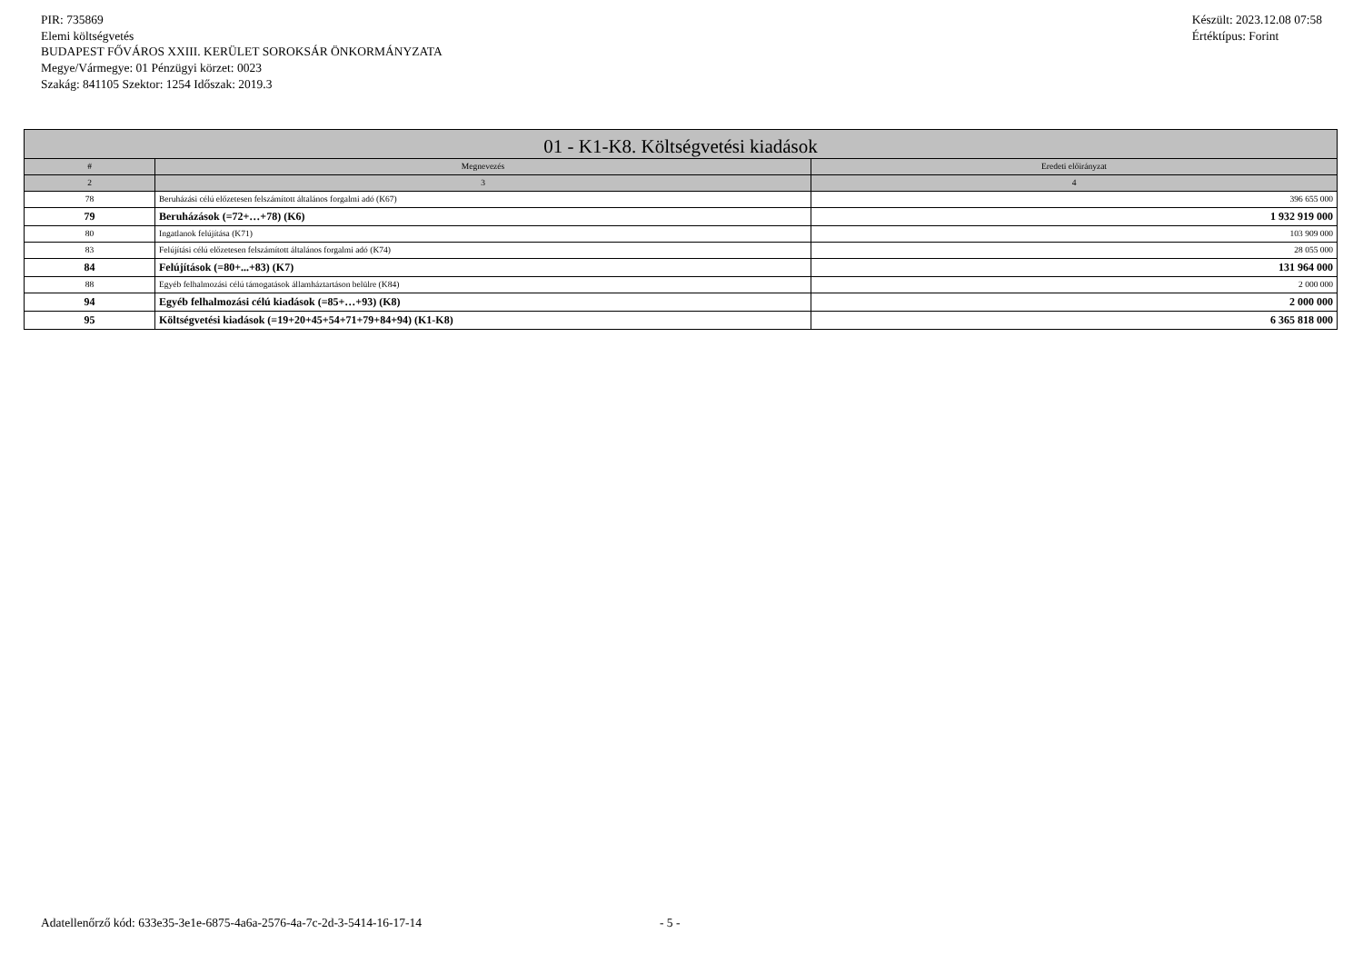PIR: 735869
Elemi költségvetés
BUDAPEST FŐVÁROS XXIII. KERÜLET SOROKSÁR ÖNKORMÁNYZATA
Megye/Vármegye: 01 Pénzügyi körzet: 0023
Szakág: 841105 Szektor: 1254 Időszak: 2019.3
Készült: 2023.12.08 07:58
Értéktípus: Forint
| 01 - K1-K8. Költségvetési kiadások | | |
| --- | --- | --- |
| # | Megnevezés | Eredeti előirányzat |
| 2 | 3 | 4 |
| 78 | Beruházási célú előzetesen felszámított általános forgalmi adó (K67) | 396 655 000 |
| 79 | Beruházások (=72+…+78) (K6) | 1 932 919 000 |
| 80 | Ingatlanok felújítása (K71) | 103 909 000 |
| 83 | Felújítási célú előzetesen felszámított általános forgalmi adó (K74) | 28 055 000 |
| 84 | Felújítások (=80+...+83) (K7) | 131 964 000 |
| 88 | Egyéb felhalmozási célú támogatások államháztartáson belülre (K84) | 2 000 000 |
| 94 | Egyéb felhalmozási célú kiadások (=85+…+93) (K8) | 2 000 000 |
| 95 | Költségvetési kiadások (=19+20+45+54+71+79+84+94) (K1-K8) | 6 365 818 000 |
Adatellenőrző kód: 633e35-3e1e-6875-4a6a-2576-4a-7c-2d-3-5414-16-17-14 - 5 -